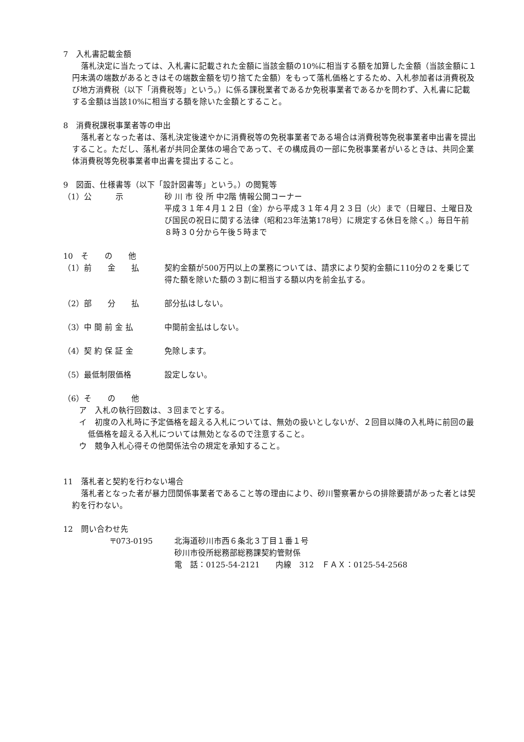7　入札書記載金額
落札決定に当たっては、入札書に記載された金額に当該金額の10%に相当する額を加算した金額（当該金額に１円未満の端数があるときはその端数金額を切り捨てた金額）をもって落札価格とするため、入札参加者は消費税及び地方消費税（以下「消費税等」という。）に係る課税業者であるか免税事業者であるかを問わず、入札書に記載する金額は当該10%に相当する額を除いた金額とすること。
8　消費税課税事業者等の申出
落札者となった者は、落札決定後速やかに消費税等の免税事業者である場合は消費税等免税事業者申出書を提出すること。ただし、落札者が共同企業体の場合であって、その構成員の一部に免税事業者がいるときは、共同企業体消費税等免税事業者申出書を提出すること。
9　図面、仕様書等（以下「設計図書等」という。）の閲覧等
（1）公　　　示 砂 川 市 役 所 中2階 情報公開コーナー
平成３１年４月１２日（金）から平成３１年４月２３日（火）まで（日曜日、土曜日及び国民の祝日に関する法律（昭和23年法第178号）に規定する休日を除く。）毎日午前８時３０分から午後５時まで
10　そ　　の　　他
（1）前　　金　　払 契約金額が500万円以上の業務については、請求により契約金額に110分の２を乗じて得た額を除いた額の３割に相当する額以内を前金払する。
（2）部　　分　　払 部分払はしない。
（3）中 間 前 金 払 中間前金払はしない。
（4）契 約 保 証 金 免除します。
（5）最低制限価格 設定しない。
（6）そ　　の　　他
ア　入札の執行回数は、３回までとする。
イ　初度の入札時に予定価格を超える入札については、無効の扱いとしないが、２回目以降の入札時に前回の最低価格を超える入札については無効となるので注意すること。
ウ　競争入札心得その他関係法令の規定を承知すること。
11　落札者と契約を行わない場合
落札者となった者が暴力団関係事業者であること等の理由により、砂川警察署からの排除要請があった者とは契約を行わない。
12　問い合わせ先
〒073-0195 北海道砂川市西６条北３丁目１番１号
砂川市役所総務部総務課契約管財係
電　話：0125-54-2121　　内線　312　ＦＡＸ：0125-54-2568